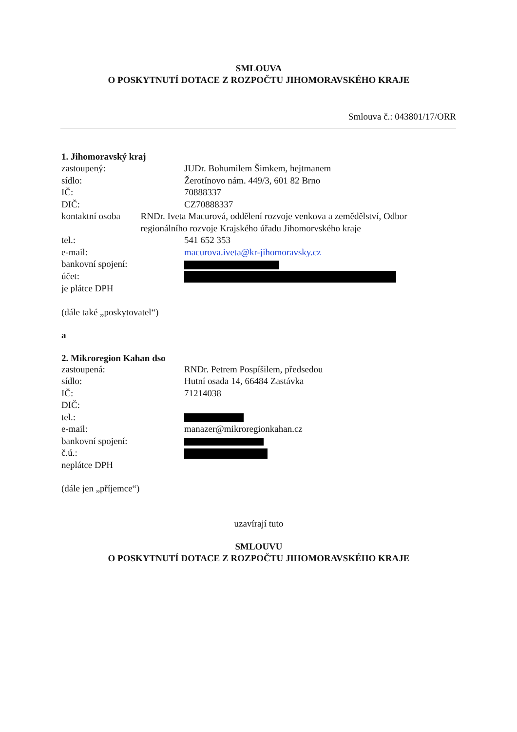SMLOUVA
O POSKYTNUTÍ DOTACE Z ROZPOČTU JIHOMORAVSKÉHO KRAJE
Smlouva č.: 043801/17/ORR
1. Jihomoravský kraj
zastoupený: JUDr. Bohumilem Šimkem, hejtmanem
sídlo: Žerotínovo nám. 449/3, 601 82 Brno
IČ: 70888337
DIČ: CZ70888337
kontaktní osoba RNDr. Iveta Macurová, oddělení rozvoje venkova a zemědělství, Odbor regionálního rozvoje Krajského úřadu Jihomorvského kraje
tel.: 541 652 353
e-mail: macurova.iveta@kr-jihomoravsky.cz
bankovní spojení:
účet:
je plátce DPH
(dále také „poskytovatel“)
a
2. Mikroregion Kahan dso
zastoupená: RNDr. Petrem Pospíšilem, předsedou
sídlo: Hutní osada 14, 66484 Zastávka
IČ: 71214038
DIČ:
tel.:
e-mail: manazer@mikroregionkahan.cz
bankovní spojení:
č.ú.:
neplátce DPH
(dále jen „příjemce“)
uzavírají tuto
SMLOUVU
O POSKYTNUTÍ DOTACE Z ROZPOČTU JIHOMORAVSKÉHO KRAJE